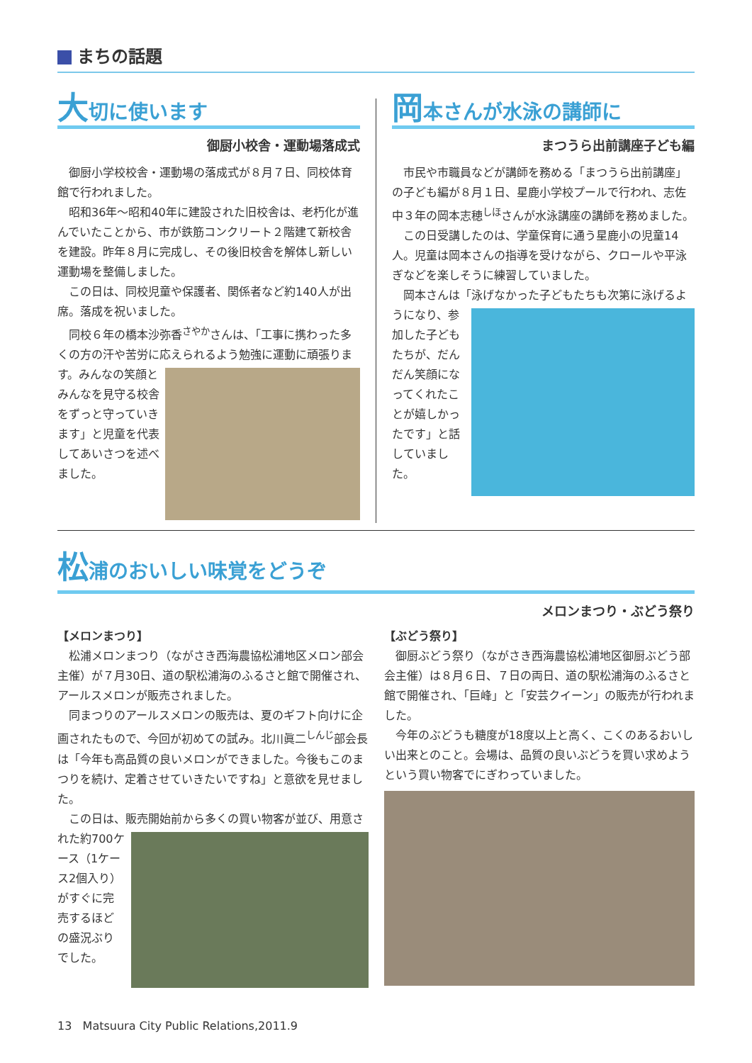まちの話題
大切に使います
御厨小校舎・運動場落成式
御厨小学校校舎・運動場の落成式が８月７日、同校体育館で行われました。
昭和36年～昭和40年に建設された旧校舎は、老朽化が進んでいたことから、市が鉄筋コンクリート２階建て新校舎を建設。昨年８月に完成し、その後旧校舎を解体し新しい運動場を整備しました。
この日は、同校児童や保護者、関係者など約140人が出席。落成を祝いました。
同校６年の橋本沙弥香<sup>さやか</sup>さんは、「工事に携わった多くの方の汗や苦労に応えられるよう勉強に運動に頑張ります。 みんなの笑顔とみんなを見守る校舎をずっと守っていきます」と児童を代表してあいさつを述べました。
岡本さんが水泳の講師に
まつうら出前講座子ども編
市民や市職員などが講師を務める「まつうら出前講座」の子ども編が８月１日、星鹿小学校プールで行われ、志佐中３年の岡本志穂<sup>しほ</sup>さんが水泳講座の講師を務めました。
この日受講したのは、学童保育に通う星鹿小の児童14人。児童は岡本さんの指導を受けながら、クロールや平泳ぎなどを楽しそうに練習していました。
岡本さんは「泳げなかった子どもたちも次第に泳げるようになり、 参加した子どもたちが、だんだん笑顔になってくれたことが嬉しかったです」と話していました。
松浦のおいしい味覚をどうぞ
メロンまつり・ぶどう祭り
【メロンまつり】
松浦メロンまつり（ながさき西海農協松浦地区メロン部会主催）が７月30日、道の駅松浦海のふるさと館で開催され、アールスメロンが販売されました。
同まつりのアールスメロンの販売は、夏のギフト向けに企画されたもので、今回が初めての試み。北川眞二<sup>しんじ</sup>部会長は「今年も高品質の良いメロンができました。今後もこのまつりを続け、定着させていきたいですね」と意欲を見せました。
この日は、販売開始前から多くの買い物客が並び、 用意された約700ケース（1ケース2個入り）がすぐに完売するほどの盛況ぶりでした。
【ぶどう祭り】
御厨ぶどう祭り（ながさき西海農協松浦地区御厨ぶどう部会主催）は８月６日、７日の両日、道の駅松浦海のふるさと館で開催され、「巨峰」と「安芸クイーン」の販売が行われました。
今年のぶどうも糖度が18度以上と高く、こくのあるおいしい出来とのこと。会場は、品質の良いぶどうを買い求めようという買い物客でにぎわっていました。
13 Matsuura City Public Relations,2011.9